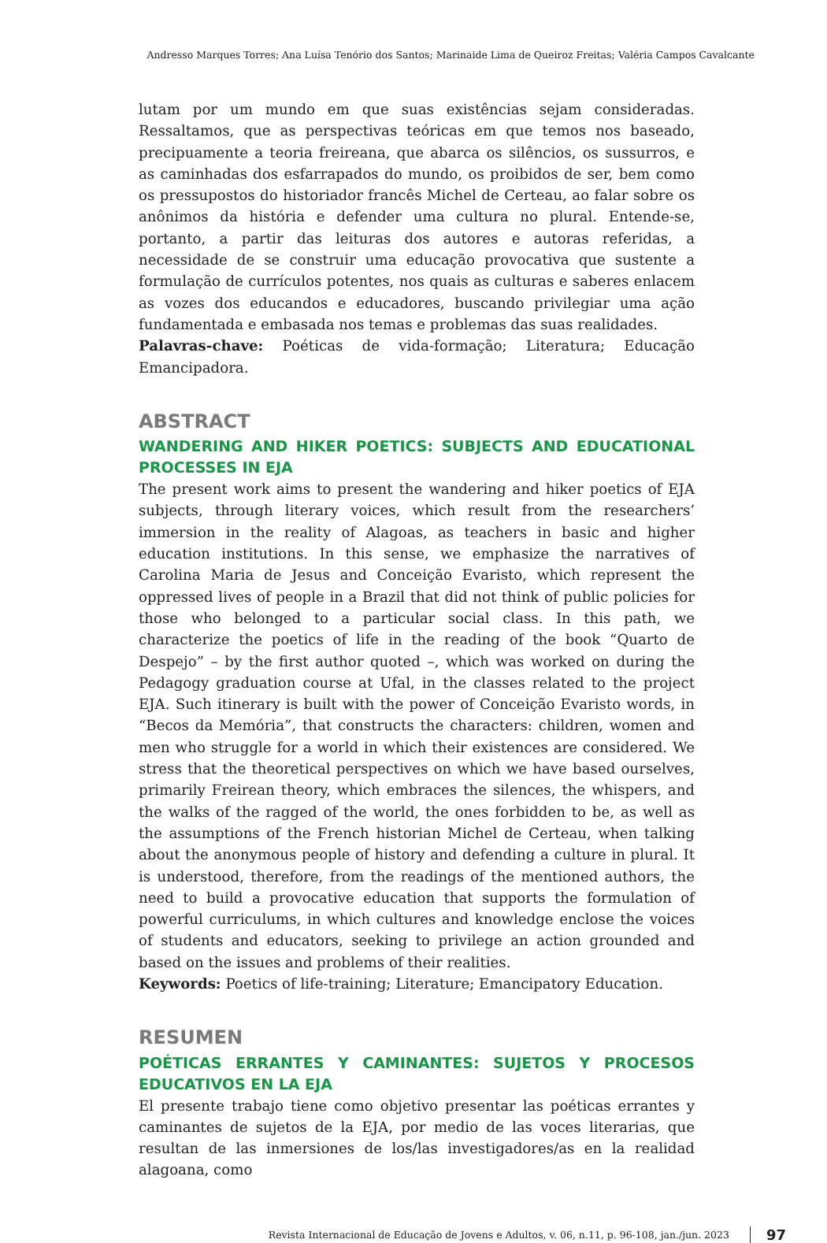Andresso Marques Torres; Ana Luísa Tenório dos Santos; Marinaide Lima de Queiroz Freitas; Valéria Campos Cavalcante
lutam por um mundo em que suas existências sejam consideradas. Ressaltamos, que as perspectivas teóricas em que temos nos baseado, precipuamente a teoria freireana, que abarca os silêncios, os sussurros, e as caminhadas dos esfarrapados do mundo, os proibidos de ser, bem como os pressupostos do historiador francês Michel de Certeau, ao falar sobre os anônimos da história e defender uma cultura no plural. Entende-se, portanto, a partir das leituras dos autores e autoras referidas, a necessidade de se construir uma educação provocativa que sustente a formulação de currículos potentes, nos quais as culturas e saberes enlacem as vozes dos educandos e educadores, buscando privilegiar uma ação fundamentada e embasada nos temas e problemas das suas realidades.
Palavras-chave: Poéticas de vida-formação; Literatura; Educação Emancipadora.
ABSTRACT
WANDERING AND HIKER POETICS: SUBJECTS AND EDUCATIONAL PROCESSES IN EJA
The present work aims to present the wandering and hiker poetics of EJA subjects, through literary voices, which result from the researchers’ immersion in the reality of Alagoas, as teachers in basic and higher education institutions. In this sense, we emphasize the narratives of Carolina Maria de Jesus and Conceição Evaristo, which represent the oppressed lives of people in a Brazil that did not think of public policies for those who belonged to a particular social class. In this path, we characterize the poetics of life in the reading of the book “Quarto de Despejo” – by the first author quoted –, which was worked on during the Pedagogy graduation course at Ufal, in the classes related to the project EJA. Such itinerary is built with the power of Conceição Evaristo words, in “Becos da Memória”, that constructs the characters: children, women and men who struggle for a world in which their existences are considered. We stress that the theoretical perspectives on which we have based ourselves, primarily Freirean theory, which embraces the silences, the whispers, and the walks of the ragged of the world, the ones forbidden to be, as well as the assumptions of the French historian Michel de Certeau, when talking about the anonymous people of history and defending a culture in plural. It is understood, therefore, from the readings of the mentioned authors, the need to build a provocative education that supports the formulation of powerful curriculums, in which cultures and knowledge enclose the voices of students and educators, seeking to privilege an action grounded and based on the issues and problems of their realities.
Keywords: Poetics of life-training; Literature; Emancipatory Education.
RESUMEN
POÉTICAS ERRANTES Y CAMINANTES: SUJETOS Y PROCESOS EDUCATIVOS EN LA EJA
El presente trabajo tiene como objetivo presentar las poéticas errantes y caminantes de sujetos de la EJA, por medio de las voces literarias, que resultan de las inmersiones de los/las investigadores/as en la realidad alagoana, como
Revista Internacional de Educação de Jovens e Adultos, v. 06, n.11, p. 96-108, jan./jun. 2023 97